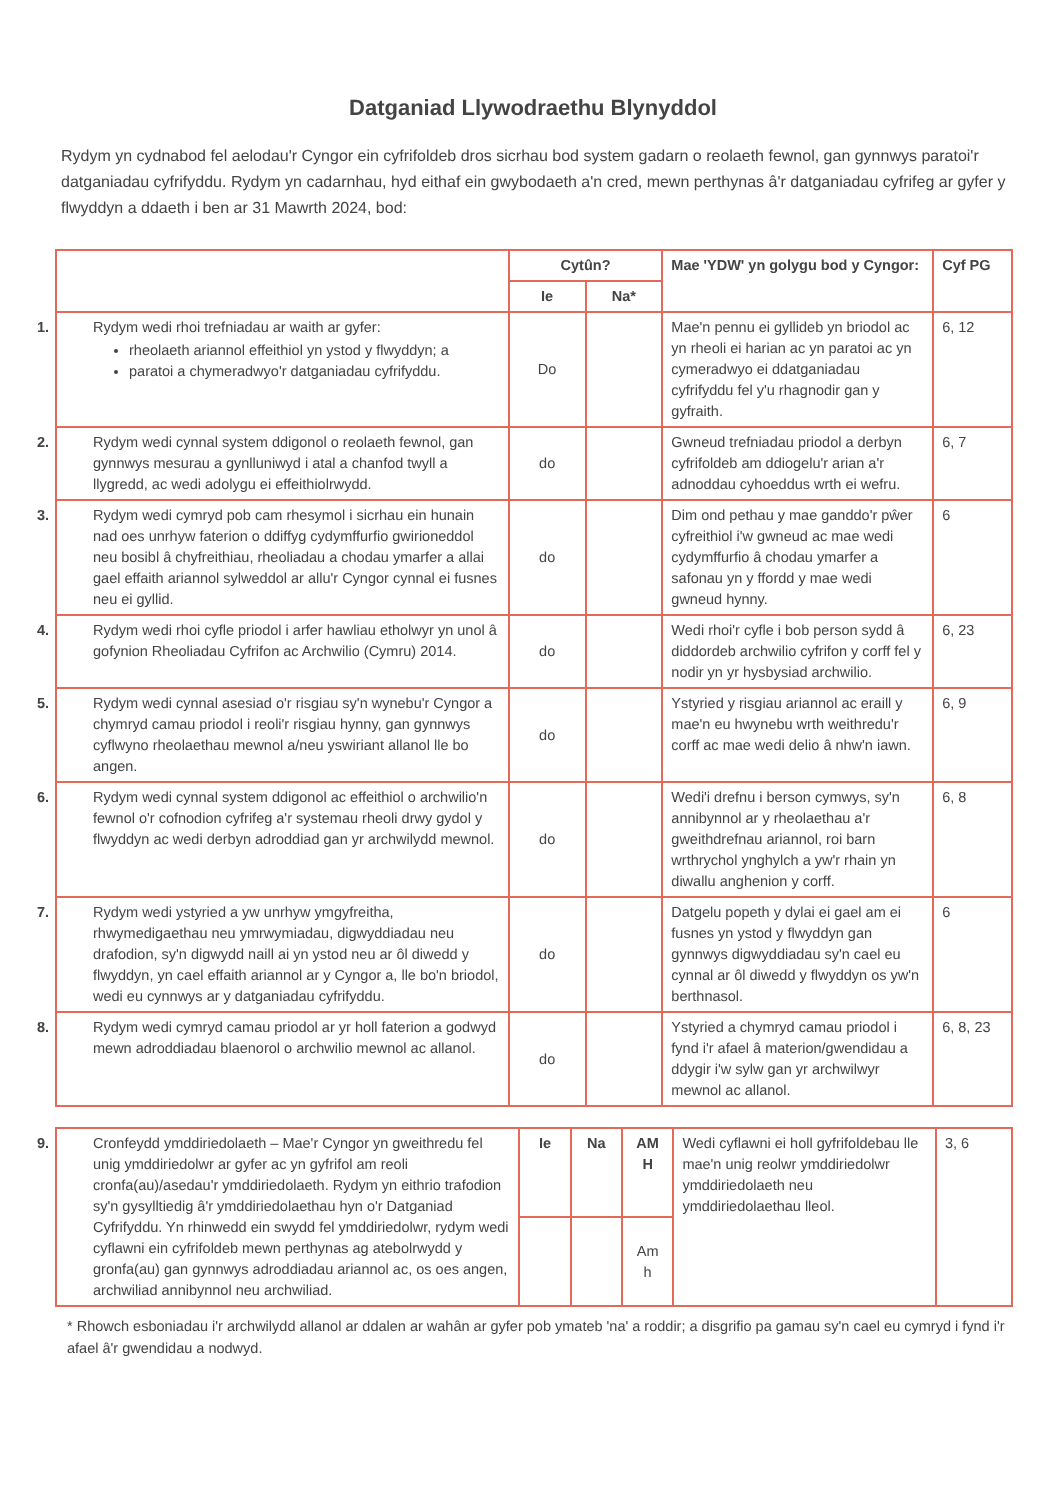Datganiad Llywodraethu Blynyddol
Rydym yn cydnabod fel aelodau'r Cyngor ein cyfrifoldeb dros sicrhau bod system gadarn o reolaeth fewnol, gan gynnwys paratoi'r datganiadau cyfrifyddu. Rydym yn cadarnhau, hyd eithaf ein gwybodaeth a'n cred, mewn perthynas â'r datganiadau cyfrifeg ar gyfer y flwyddyn a ddaeth i ben ar 31 Mawrth 2024, bod:
| | Cytûn? | | Mae 'YDW' yn golygu bod y Cyngor: | Cyf PG |
| --- | --- | --- | --- | --- |
| | Ie | Na* | | |
| 1. Rydym wedi rhoi trefniadau ar waith ar gyfer: rheolaeth ariannol effeithiol yn ystod y flwyddyn; a paratoi a chymeradwyo'r datganiadau cyfrifyddu. | Do | | Mae'n pennu ei gyllideb yn briodol ac yn rheoli ei harian ac yn paratoi ac yn cymeradwyo ei ddatganiadau cyfrifyddu fel y'u rhagnodir gan y gyfraith. | 6, 12 |
| 2. Rydym wedi cynnal system ddigonol o reolaeth fewnol, gan gynnwys mesurau a gynlluniwyd i atal a chanfod twyll a llygredd, ac wedi adolygu ei effeithiolrwydd. | do | | Gwneud trefniadau priodol a derbyn cyfrifoldeb am ddiogelu'r arian a'r adnoddau cyhoeddus wrth ei wefru. | 6, 7 |
| 3. Rydym wedi cymryd pob cam rhesymol i sicrhau ein hunain nad oes unrhyw faterion o ddiffyg cydymffurfio gwirioneddol neu bosibl â chyfreithiau, rheoliadau a chodau ymarfer a allai gael effaith ariannol sylweddol ar allu'r Cyngor cynnal ei fusnes neu ei gyllid. | do | | Dim ond pethau y mae ganddo'r pŵer cyfreithiol i'w gwneud ac mae wedi cydymffurfio â chodau ymarfer a safonau yn y ffordd y mae wedi gwneud hynny. | 6 |
| 4. Rydym wedi rhoi cyfle priodol i arfer hawliau etholwyr yn unol â gofynion Rheoliadau Cyfrifon ac Archwilio (Cymru) 2014. | do | | Wedi rhoi'r cyfle i bob person sydd â diddordeb archwilio cyfrifon y corff fel y nodir yn yr hysbysiad archwilio. | 6, 23 |
| 5. Rydym wedi cynnal asesiad o'r risgiau sy'n wynebu'r Cyngor a chymryd camau priodol i reoli'r risgiau hynny, gan gynnwys cyflwyno rheolaethau mewnol a/neu yswiriant allanol lle bo angen. | do | | Ystyried y risgiau ariannol ac eraill y mae'n eu hwynebu wrth weithredu'r corff ac mae wedi delio â nhw'n iawn. | 6, 9 |
| 6. Rydym wedi cynnal system ddigonol ac effeithiol o archwilio'n fewnol o'r cofnodion cyfrifeg a'r systemau rheoli drwy gydol y flwyddyn ac wedi derbyn adroddiad gan yr archwilydd mewnol. | do | | Wedi'i drefnu i berson cymwys, sy'n annibynnol ar y rheolaethau a'r gweithdrefnau ariannol, roi barn wrthrychol ynghylch a yw'r rhain yn diwallu anghenion y corff. | 6, 8 |
| 7. Rydym wedi ystyried a yw unrhyw ymgyfreitha, rhwymedigaethau neu ymrwymiadau, digwyddiadau neu drafodion, sy'n digwydd naill ai yn ystod neu ar ôl diwedd y flwyddyn, yn cael effaith ariannol ar y Cyngor a, lle bo'n briodol, wedi eu cynnwys ar y datganiadau cyfrifyddu. | do | | Datgelu popeth y dylai ei gael am ei fusnes yn ystod y flwyddyn gan gynnwys digwyddiadau sy'n cael eu cynnal ar ôl diwedd y flwyddyn os yw'n berthnasol. | 6 |
| 8. Rydym wedi cymryd camau priodol ar yr holl faterion a godwyd mewn adroddiadau blaenorol o archwilio mewnol ac allanol. | do | | Ystyried a chymryd camau priodol i fynd i'r afael â materion/gwendidau a ddygir i'w sylw gan yr archwilwyr mewnol ac allanol. | 6, 8, 23 |
| 9. Cronfeydd ymddiriedolaeth – Mae'r Cyngor yn gweithredu fel unig ymddiriedolwr ar gyfer ac yn gyfrifol am reoli cronfa(au)/asedau'r ymddiriedolaeth. Rydym yn eithrio trafodion sy'n gysylltiedig â'r ymddiriedolaethau hyn o'r Datganiad Cyfrifyddu. Yn rhinwedd ein swydd fel ymddiriedolwr, rydym wedi cyflawni ein cyfrifoldeb mewn perthynas ag atebolrwydd y gronfa(au) gan gynnwys adroddiadau ariannol ac, os oes angen, archwiliad annibynnol neu archwiliad. | Ie | Na | AM H | Wedi cyflawni ei holl gyfrifoldebau lle mae'n unig reolwr ymddiriedolwr ymddiriedolaeth neu ymddiriedolaethau lleol. | 3, 6 |
| | | | Am h | | |
* Rhowch esboniadau i'r archwilydd allanol ar ddalen ar wahân ar gyfer pob ymateb 'na' a roddir; a disgrifio pa gamau sy'n cael eu cymryd i fynd i'r afael â'r gwendidau a nodwyd.